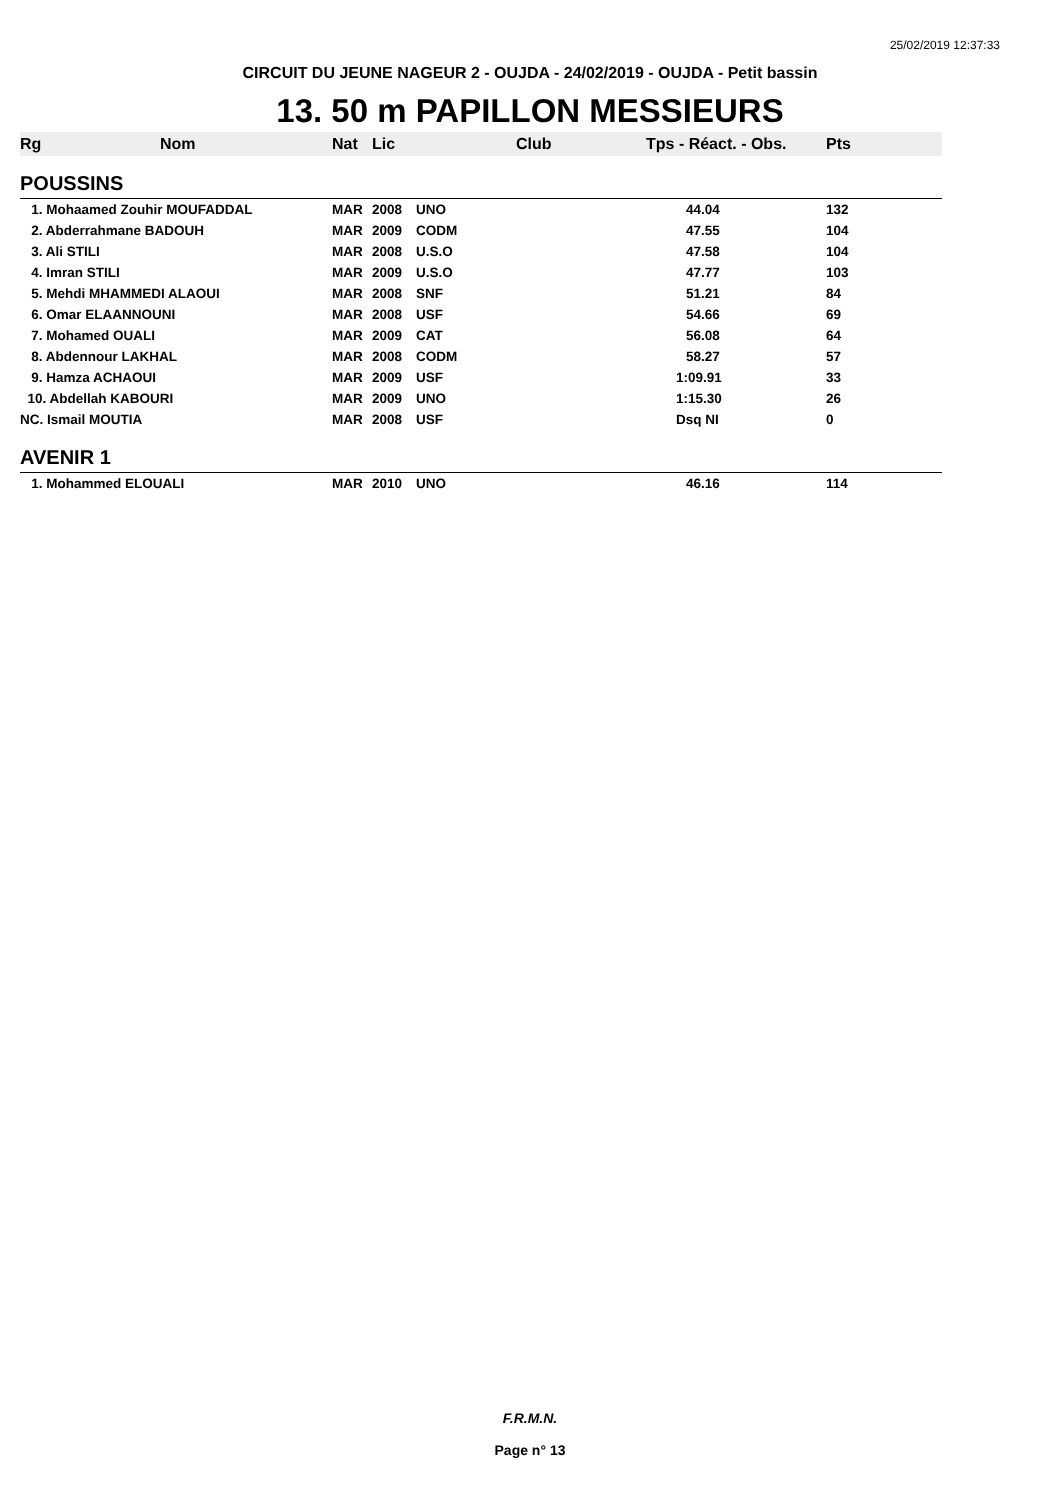25/02/2019 12:37:33
CIRCUIT DU JEUNE NAGEUR 2 - OUJDA - 24/02/2019 - OUJDA - Petit bassin
13. 50 m PAPILLON MESSIEURS
| Rg | Nom | Nat | Lic | Club | Tps - Réact. - Obs. | Pts |
| --- | --- | --- | --- | --- | --- | --- |
| POUSSINS | | | | | | |
| 1. Mohaamed Zouhir MOUFADDAL | | MAR | 2008 | UNO | 44.04 | 132 |
| 2. Abderrahmane BADOUH | | MAR | 2009 | CODM | 47.55 | 104 |
| 3. Ali STILI | | MAR | 2008 | U.S.O | 47.58 | 104 |
| 4. Imran STILI | | MAR | 2009 | U.S.O | 47.77 | 103 |
| 5. Mehdi MHAMMEDI ALAOUI | | MAR | 2008 | SNF | 51.21 | 84 |
| 6. Omar ELAANNOUNI | | MAR | 2008 | USF | 54.66 | 69 |
| 7. Mohamed OUALI | | MAR | 2009 | CAT | 56.08 | 64 |
| 8. Abdennour LAKHAL | | MAR | 2008 | CODM | 58.27 | 57 |
| 9. Hamza ACHAOUI | | MAR | 2009 | USF | 1:09.91 | 33 |
| 10. Abdellah KABOURI | | MAR | 2009 | UNO | 1:15.30 | 26 |
| NC. Ismail MOUTIA | | MAR | 2008 | USF | Dsq NI | 0 |
| AVENIR 1 | | | | | | |
| 1. Mohammed ELOUALI | | MAR | 2010 | UNO | 46.16 | 114 |
F.R.M.N.
Page n° 13